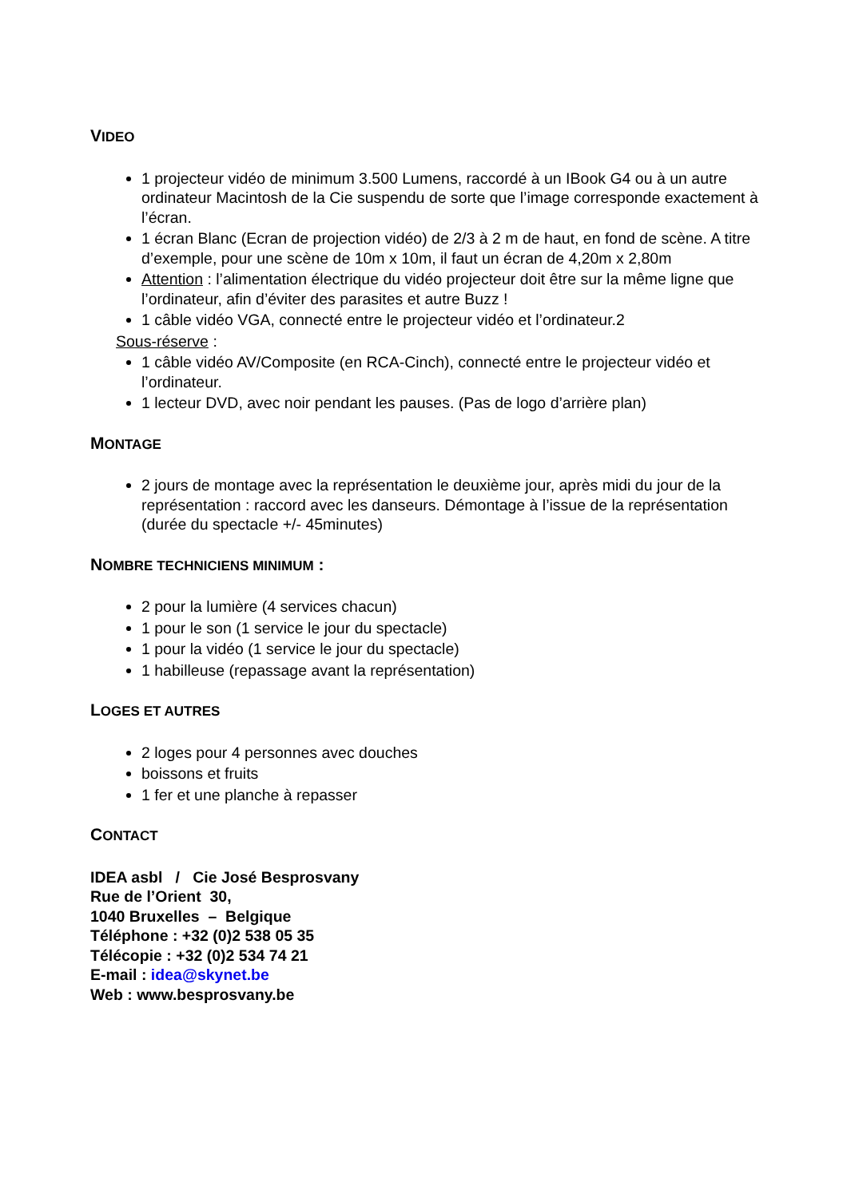VIDEO
1 projecteur vidéo de minimum 3.500 Lumens, raccordé à un IBook G4 ou à un autre ordinateur Macintosh de la Cie suspendu de sorte que l’image corresponde exactement à l’écran.
1 écran Blanc (Ecran de projection vidéo) de 2/3 à 2 m de haut, en fond de scène. A titre d’exemple, pour une scène de 10m x 10m, il faut un écran de 4,20m x 2,80m
Attention : l’alimentation électrique du vidéo projecteur doit être sur la même ligne que l’ordinateur, afin d’éviter des parasites et autre Buzz !
1 câble vidéo VGA, connecté entre le projecteur vidéo et l’ordinateur.2
Sous-réserve :
1 câble vidéo AV/Composite (en RCA-Cinch), connecté entre le projecteur vidéo et l’ordinateur.
1 lecteur DVD, avec noir pendant les pauses. (Pas de logo d’arrière plan)
MONTAGE
2 jours de montage avec la représentation le deuxième jour, après midi du jour de la représentation : raccord avec les danseurs. Démontage à l’issue de la représentation (durée du spectacle +/- 45minutes)
NOMBRE TECHNICIENS MINIMUM :
2 pour la lumière (4 services chacun)
1 pour le son (1 service le jour du spectacle)
1 pour la vidéo (1 service le jour du spectacle)
1 habilleuse (repassage avant la représentation)
LOGES ET AUTRES
2 loges pour 4 personnes avec douches
boissons et fruits
1 fer et une planche à repasser
CONTACT
IDEA asbl / Cie José Besprosvany
Rue de l’Orient 30,
1040 Bruxelles – Belgique
Téléphone : +32 (0)2 538 05 35
Télécopie : +32 (0)2 534 74 21
E-mail : idea@skynet.be
Web : www.besprosvany.be